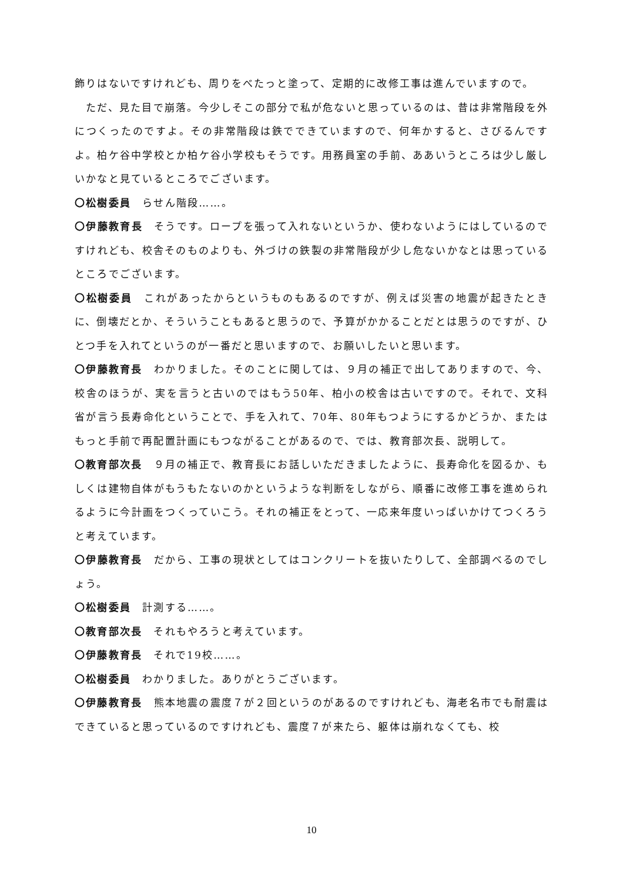飾りはないですけれども、周りをべたっと塗って、定期的に改修工事は進んでいますので。
　ただ、見た目で崩落。今少しそこの部分で私が危ないと思っているのは、昔は非常階段を外につくったのですよ。その非常階段は鉄でできていますので、何年かすると、さびるんですよ。柏ケ谷中学校とか柏ケ谷小学校もそうです。用務員室の手前、ああいうところは少し厳しいかなと見ているところでございます。
〇松樹委員　らせん階段……。
〇伊藤教育長　そうです。ロープを張って入れないというか、使わないようにはしているのですけれども、校舎そのものよりも、外づけの鉄製の非常階段が少し危ないかなとは思っているところでございます。
〇松樹委員　これがあったからというものもあるのですが、例えば災害の地震が起きたときに、倒壊だとか、そういうこともあると思うので、予算がかかることだとは思うのですが、ひとつ手を入れてというのが一番だと思いますので、お願いしたいと思います。
〇伊藤教育長　わかりました。そのことに関しては、９月の補正で出してありますので、今、校舎のほうが、実を言うと古いのではもう50年、柏小の校舎は古いですので。それで、文科省が言う長寿命化ということで、手を入れて、70年、80年もつようにするかどうか、またはもっと手前で再配置計画にもつながることがあるので、では、教育部次長、説明して。
〇教育部次長　９月の補正で、教育長にお話しいただきましたように、長寿命化を図るか、もしくは建物自体がもうもたないのかというような判断をしながら、順番に改修工事を進められるように今計画をつくっていこう。それの補正をとって、一応来年度いっぱいかけてつくろうと考えています。
〇伊藤教育長　だから、工事の現状としてはコンクリートを抜いたりして、全部調べるのでしょう。
〇松樹委員　計測する……。
〇教育部次長　それもやろうと考えています。
〇伊藤教育長　それで19校……。
〇松樹委員　わかりました。ありがとうございます。
〇伊藤教育長　熊本地震の震度７が２回というのがあるのですけれども、海老名市でも耐震はできていると思っているのですけれども、震度７が来たら、躯体は崩れなくても、校
10